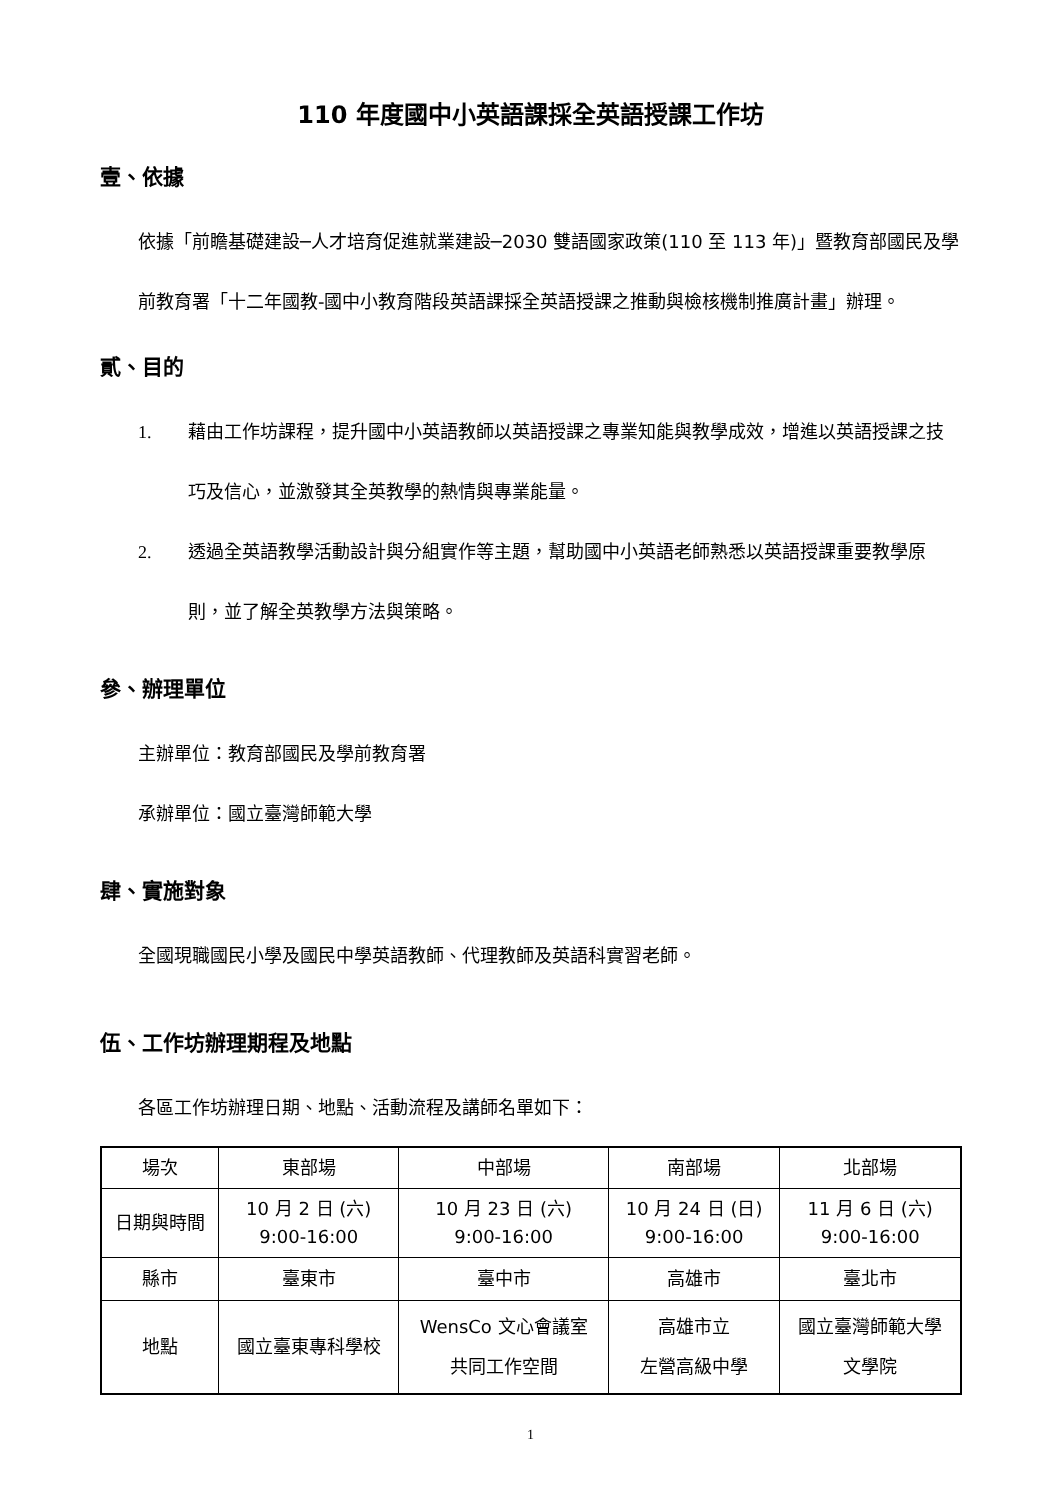110 年度國中小英語課採全英語授課工作坊
壹、依據
依據「前瞻基礎建設─人才培育促進就業建設─2030 雙語國家政策(110 至 113 年)」暨教育部國民及學前教育署「十二年國教-國中小教育階段英語課採全英語授課之推動與檢核機制推廣計畫」辦理。
貳、目的
1. 藉由工作坊課程，提升國中小英語教師以英語授課之專業知能與教學成效，增進以英語授課之技巧及信心，並激發其全英教學的熱情與專業能量。
2. 透過全英語教學活動設計與分組實作等主題，幫助國中小英語老師熟悉以英語授課重要教學原則，並了解全英教學方法與策略。
參、辦理單位
主辦單位：教育部國民及學前教育署
承辦單位：國立臺灣師範大學
肆、實施對象
全國現職國民小學及國民中學英語教師、代理教師及英語科實習老師。
伍、工作坊辦理期程及地點
各區工作坊辦理日期、地點、活動流程及講師名單如下：
| 場次 | 東部場 | 中部場 | 南部場 | 北部場 |
| 日期與時間 | 10 月 2 日 (六) 9:00-16:00 | 10 月 23 日 (六) 9:00-16:00 | 10 月 24 日 (日) 9:00-16:00 | 11 月 6 日 (六) 9:00-16:00 |
| 縣市 | 臺東市 | 臺中市 | 高雄市 | 臺北市 |
| 地點 | 國立臺東專科學校 | WensCo 文心會議室 共同工作空間 | 高雄市立 左營高級中學 | 國立臺灣師範大學 文學院 |
1